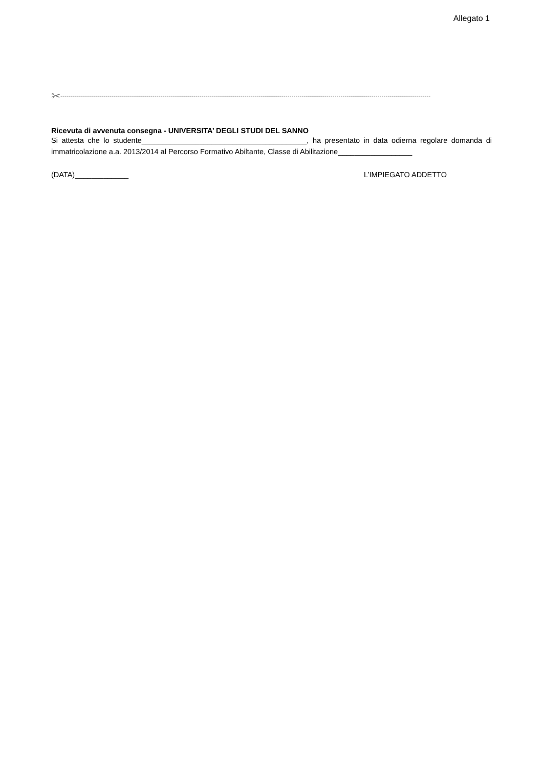Allegato 1
✂-------------------------------------------------------------------------------------------------------------------------------------------------------------------------------------
Ricevuta di avvenuta consegna - UNIVERSITA’ DEGLI STUDI DEL SANNO
Si attesta che lo studente________________________________________, ha presentato in data odierna regolare domanda di immatricolazione a.a. 2013/2014 al Percorso Formativo Abiltante, Classe di Abilitazione__________________
(DATA)_____________ L’IMPIEGATO ADDETTO